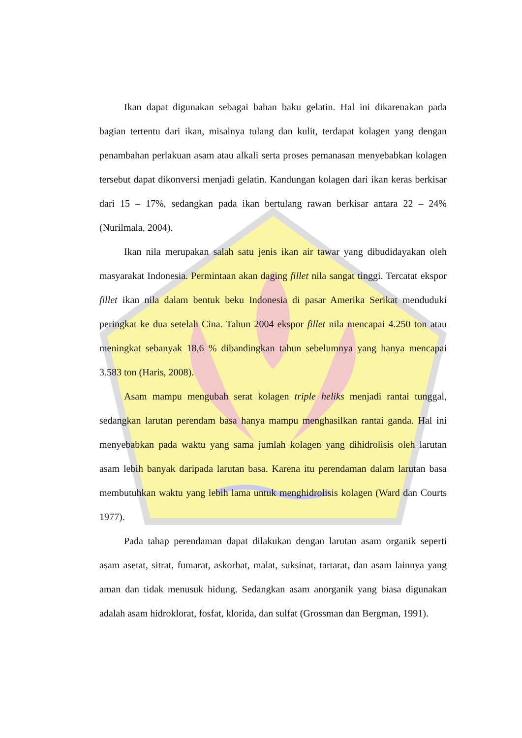Ikan dapat digunakan sebagai bahan baku gelatin. Hal ini dikarenakan pada bagian tertentu dari ikan, misalnya tulang dan kulit, terdapat kolagen yang dengan penambahan perlakuan asam atau alkali serta proses pemanasan menyebabkan kolagen tersebut dapat dikonversi menjadi gelatin. Kandungan kolagen dari ikan keras berkisar dari 15 – 17%, sedangkan pada ikan bertulang rawan berkisar antara 22 – 24% (Nurilmala, 2004).
Ikan nila merupakan salah satu jenis ikan air tawar yang dibudidayakan oleh masyarakat Indonesia. Permintaan akan daging fillet nila sangat tinggi. Tercatat ekspor fillet ikan nila dalam bentuk beku Indonesia di pasar Amerika Serikat menduduki peringkat ke dua setelah Cina. Tahun 2004 ekspor fillet nila mencapai 4.250 ton atau meningkat sebanyak 18,6 % dibandingkan tahun sebelumnya yang hanya mencapai 3.583 ton (Haris, 2008).
Asam mampu mengubah serat kolagen triple heliks menjadi rantai tunggal, sedangkan larutan perendam basa hanya mampu menghasilkan rantai ganda. Hal ini menyebabkan pada waktu yang sama jumlah kolagen yang dihidrolisis oleh larutan asam lebih banyak daripada larutan basa. Karena itu perendaman dalam larutan basa membutuhkan waktu yang lebih lama untuk menghidrolisis kolagen (Ward dan Courts 1977).
Pada tahap perendaman dapat dilakukan dengan larutan asam organik seperti asam asetat, sitrat, fumarat, askorbat, malat, suksinat, tartarat, dan asam lainnya yang aman dan tidak menusuk hidung. Sedangkan asam anorganik yang biasa digunakan adalah asam hidroklorat, fosfat, klorida, dan sulfat (Grossman dan Bergman, 1991).